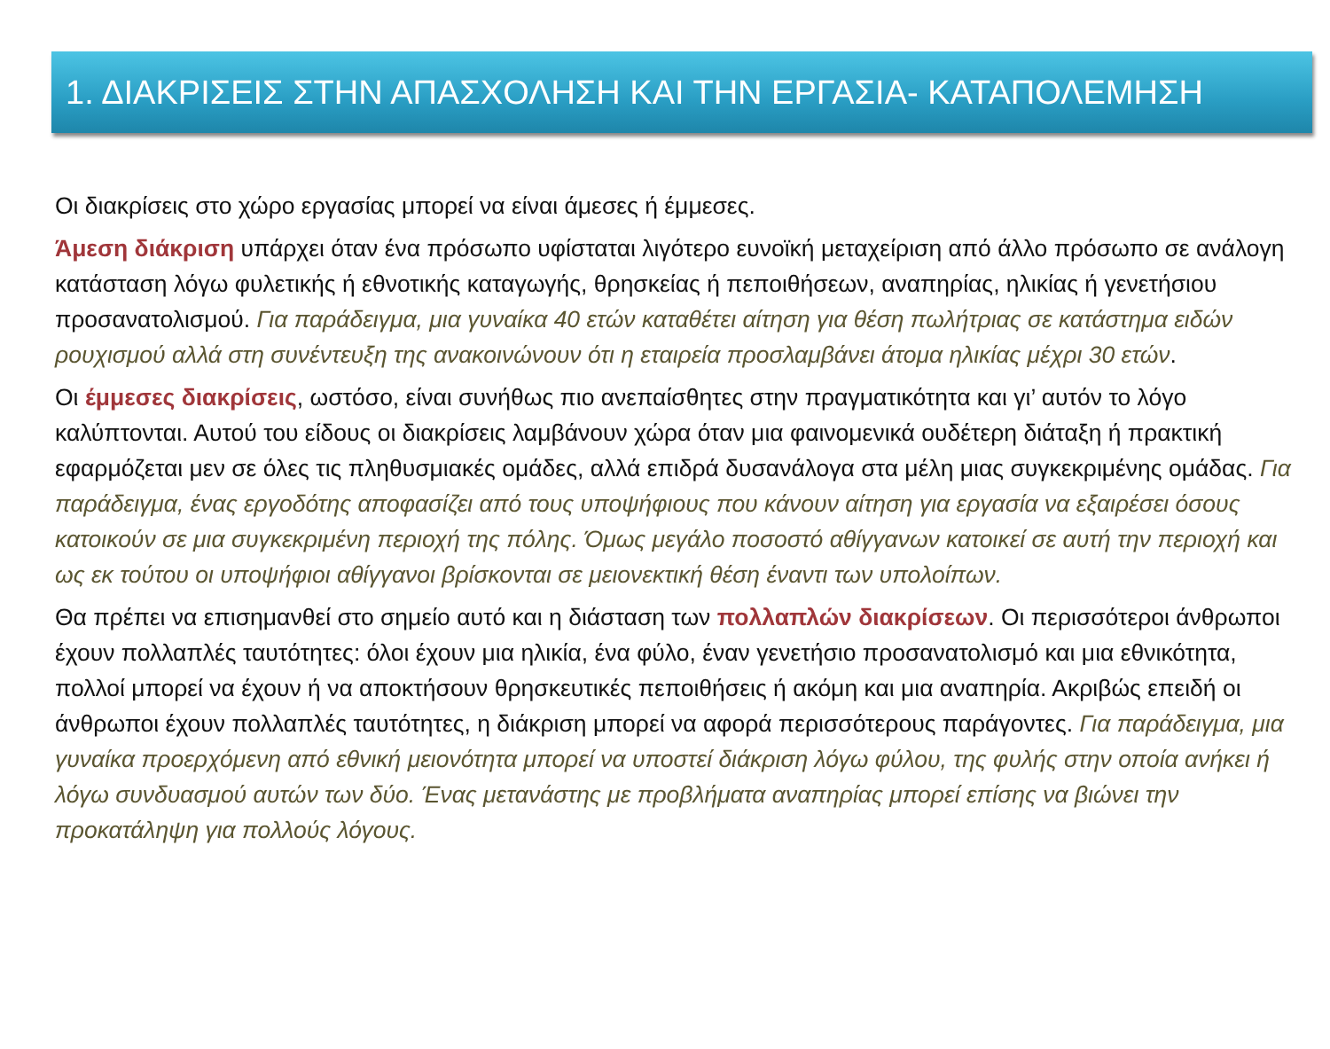1. ΔΙΑΚΡΙΣΕΙΣ ΣΤΗΝ ΑΠΑΣΧΟΛΗΣΗ ΚΑΙ ΤΗΝ ΕΡΓΑΣΙΑ- ΚΑΤΑΠΟΛΕΜΗΣΗ
Οι διακρίσεις στο χώρο εργασίας μπορεί να είναι άμεσες ή έμμεσες.
Άμεση διάκριση υπάρχει όταν ένα πρόσωπο υφίσταται λιγότερο ευνοϊκή μεταχείριση από άλλο πρόσωπο σε ανάλογη κατάσταση λόγω φυλετικής ή εθνοτικής καταγωγής, θρησκείας ή πεποιθήσεων, αναπηρίας, ηλικίας ή γενετήσιου προσανατολισμού. Για παράδειγμα, μια γυναίκα 40 ετών καταθέτει αίτηση για θέση πωλήτριας σε κατάστημα ειδών ρουχισμού αλλά στη συνέντευξη της ανακοινώνουν ότι η εταιρεία προσλαμβάνει άτομα ηλικίας μέχρι 30 ετών.
Οι έμμεσες διακρίσεις, ωστόσο, είναι συνήθως πιο ανεπαίσθητες στην πραγματικότητα και γι’ αυτόν το λόγο καλύπτονται. Αυτού του είδους οι διακρίσεις λαμβάνουν χώρα όταν μια φαινομενικά ουδέτερη διάταξη ή πρακτική εφαρμόζεται μεν σε όλες τις πληθυσμιακές ομάδες, αλλά επιδρά δυσανάλογα στα μέλη μιας συγκεκριμένης ομάδας. Για παράδειγμα, ένας εργοδότης αποφασίζει από τους υποψήφιους που κάνουν αίτηση για εργασία να εξαιρέσει όσους κατοικούν σε μια συγκεκριμένη περιοχή της πόλης. Όμως μεγάλο ποσοστό αθίγγανων κατοικεί σε αυτή την περιοχή και ως εκ τούτου οι υποψήφιοι αθίγγανοι βρίσκονται σε μειονεκτική θέση έναντι των υπολοίπων.
Θα πρέπει να επισημανθεί στο σημείο αυτό και η διάσταση των πολλαπλών διακρίσεων. Οι περισσότεροι άνθρωποι έχουν πολλαπλές ταυτότητες: όλοι έχουν μια ηλικία, ένα φύλο, έναν γενετήσιο προσανατολισμό και μια εθνικότητα, πολλοί μπορεί να έχουν ή να αποκτήσουν θρησκευτικές πεποιθήσεις ή ακόμη και μια αναπηρία. Ακριβώς επειδή οι άνθρωποι έχουν πολλαπλές ταυτότητες, η διάκριση μπορεί να αφορά περισσότερους παράγοντες. Για παράδειγμα, μια γυναίκα προερχόμενη από εθνική μειονότητα μπορεί να υποστεί διάκριση λόγω φύλου, της φυλής στην οποία ανήκει ή λόγω συνδυασμού αυτών των δύο. Ένας μετανάστης με προβλήματα αναπηρίας μπορεί επίσης να βιώνει την προκατάληψη για πολλούς λόγους.